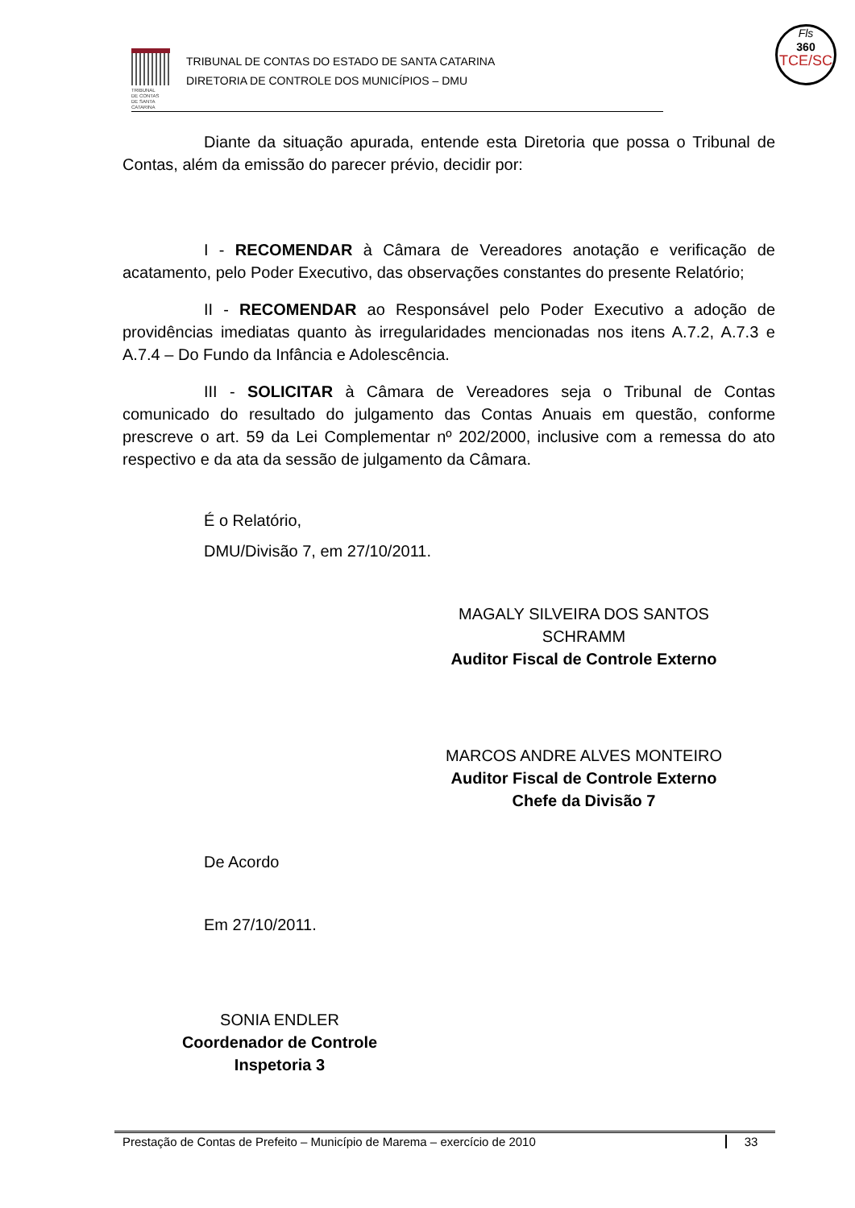TRIBUNAL
DE CONTAS
DE SANTA
CATARINA
TRIBUNAL DE CONTAS DO ESTADO DE SANTA CATARINA
DIRETORIA DE CONTROLE DOS MUNICÍPIOS – DMU
Fls
360
TCE/SC
Diante da situação apurada, entende esta Diretoria que possa o Tribunal de Contas, além da emissão do parecer prévio, decidir por:
I - RECOMENDAR à Câmara de Vereadores anotação e verificação de acatamento, pelo Poder Executivo, das observações constantes do presente Relatório;
II - RECOMENDAR ao Responsável pelo Poder Executivo a adoção de providências imediatas quanto às irregularidades mencionadas nos itens A.7.2, A.7.3 e A.7.4 – Do Fundo da Infância e Adolescência.
III - SOLICITAR à Câmara de Vereadores seja o Tribunal de Contas comunicado do resultado do julgamento das Contas Anuais em questão, conforme prescreve o art. 59 da Lei Complementar nº 202/2000, inclusive com a remessa do ato respectivo e da ata da sessão de julgamento da Câmara.
É o Relatório,
DMU/Divisão 7, em 27/10/2011.
MAGALY SILVEIRA DOS SANTOS SCHRAMM
Auditor Fiscal de Controle Externo
MARCOS ANDRE ALVES MONTEIRO
Auditor Fiscal de Controle Externo
Chefe da Divisão 7
De Acordo
Em 27/10/2011.
SONIA ENDLER
Coordenador de Controle
Inspetoria 3
Prestação de Contas de Prefeito – Município de Marema – exercício de 2010
33